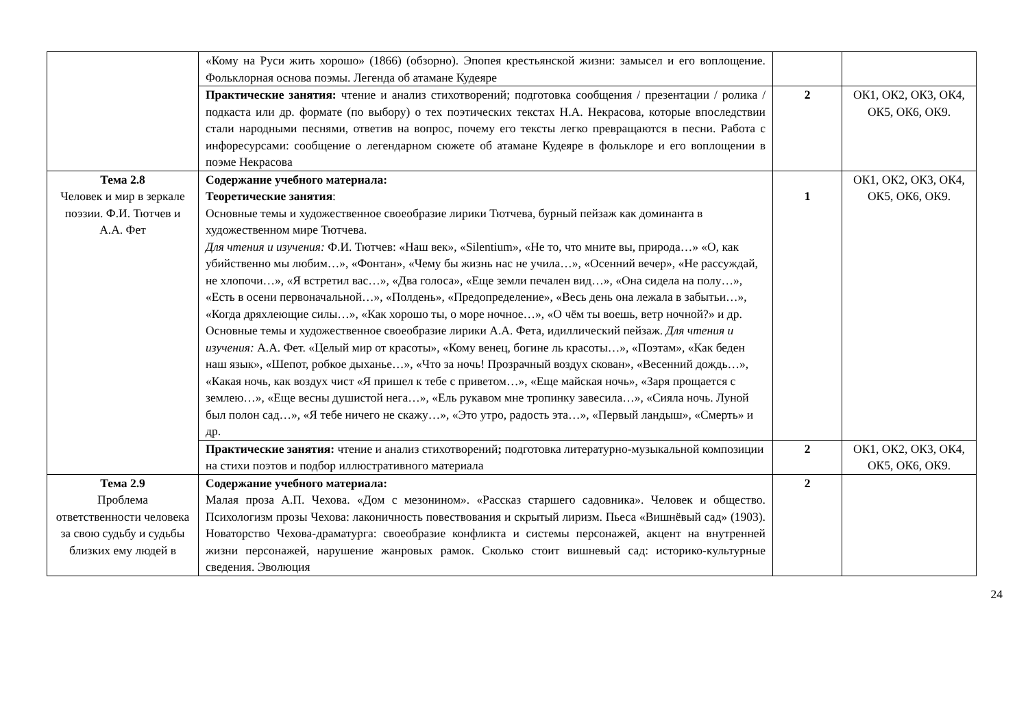| | «Кому на Руси жить хорошо» (1866) (обзорно). Эпопея крестьянской жизни: замысел и его воплощение. Фольклорная основа поэмы. Легенда об атамане Кудеяре | | |
| | Практические занятия: чтение и анализ стихотворений; подготовка сообщения / презентации / ролика / подкаста или др. формате (по выбору) о тех поэтических текстах Н.А. Некрасова, которые впоследствии стали народными песнями, ответив на вопрос, почему его тексты легко превращаются в песни. Работа с инфоресурсами: сообщение о легендарном сюжете об атамане Кудеяре в фольклоре и его воплощении в поэме Некрасова | 2 | ОК1, ОК2, ОК3, ОК4, ОК5, ОК6, ОК9. |
| Тема 2.8 Человек и мир в зеркале поэзии. Ф.И. Тютчев и А.А. Фет | Содержание учебного материала: Теоретические занятия : Основные темы и художественное своеобразие лирики Тютчева, бурный пейзаж как доминанта в художественном мире Тютчева. Для чтения и изучения: Ф.И. Тютчев: «Наш век», «Silentium», «Не то, что мните вы, природа…» «О, как убийственно мы любим…», «Фонтан», «Чему бы жизнь нас не учила…», «Осенний вечер», «Не рассуждай, не хлопочи…», «Я встретил вас…», «Два голоса», «Еще земли печален вид…», «Она сидела на полу…», «Есть в осени первоначальной…», «Полдень», «Предопределение», «Весь день она лежала в забытьи…», «Когда дряхлеющие силы…», «Как хорошо ты, о море ночное…», «О чём ты воешь, ветр ночной?» и др. Основные темы и художественное своеобразие лирики А.А. Фета, идиллический пейзаж. Для чтения и изучения: А.А. Фет. «Целый мир от красоты», «Кому венец, богине ль красоты…», «Поэтам», «Как беден наш язык», «Шепот, робкое дыханье…», «Что за ночь! Прозрачный воздух скован», «Весенний дождь…», «Какая ночь, как воздух чист «Я пришел к тебе с приветом…», «Еще майская ночь», «Заря прощается с землею…», «Еще весны душистой нега…», «Ель рукавом мне тропинку завесила…», «Сияла ночь. Луной был полон сад…», «Я тебе ничего не скажу…», «Это утро, радость эта…», «Первый ландыш», «Смерть» и др. | 1 | ОК1, ОК2, ОК3, ОК4, ОК5, ОК6, ОК9. |
| | Практические занятия: чтение и анализ стихотворений ; подготовка литературно-музыкальной композиции на стихи поэтов и подбор иллюстративного материала | 2 | ОК1, ОК2, ОК3, ОК4, ОК5, ОК6, ОК9. |
| Тема 2.9 Проблема ответственности человека за свою судьбу и судьбы близких ему людей в | Содержание учебного материала: Малая проза А.П. Чехова. «Дом с мезонином». «Рассказ старшего садовника». Человек и общество. Психологизм прозы Чехова: лаконичность повествования и скрытый лиризм. Пьеса «Вишнёвый сад» (1903). Новаторство Чехова-драматурга: своеобразие конфликта и системы персонажей, акцент на внутренней жизни персонажей, нарушение жанровых рамок. Сколько стоит вишневый сад: историко-культурные сведения. Эволюция | 2 | |
24